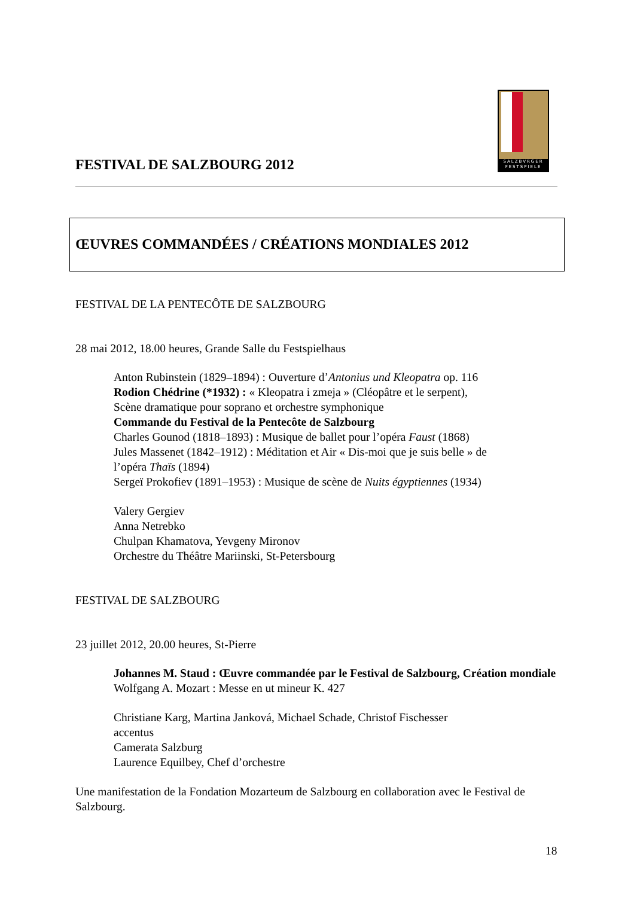SALZBVRGER
FESTSPIELE
FESTIVAL DE SALZBOURG 2012
ŒUVRES COMMANDÉES / CRÉATIONS MONDIALES 2012
FESTIVAL DE LA PENTECÔTE DE SALZBOURG
28 mai 2012, 18.00 heures, Grande Salle du Festspielhaus
Anton Rubinstein (1829–1894) : Ouverture d’Antonius und Kleopatra op. 116
Rodion Chédrine (*1932) : « Kleopatra i zmeja » (Cléopâtre et le serpent),
Scène dramatique pour soprano et orchestre symphonique
Commande du Festival de la Pentecôte de Salzbourg
Charles Gounod (1818–1893) : Musique de ballet pour l’opéra Faust (1868)
Jules Massenet (1842–1912) : Méditation et Air « Dis-moi que je suis belle » de
l’opéra Thaïs (1894)
Sergeï Prokofiev (1891–1953) : Musique de scène de Nuits égyptiennes (1934)
Valery Gergiev
Anna Netrebko
Chulpan Khamatova, Yevgeny Mironov
Orchestre du Théâtre Mariinski, St-Petersbourg
FESTIVAL DE SALZBOURG
23 juillet 2012, 20.00 heures, St-Pierre
Johannes M. Staud : Œuvre commandée par le Festival de Salzbourg, Création mondiale
Wolfgang A. Mozart : Messe en ut mineur K. 427
Christiane Karg, Martina Janková, Michael Schade, Christof Fischesser
accentus
Camerata Salzburg
Laurence Equilbey, Chef d’orchestre
Une manifestation de la Fondation Mozarteum de Salzbourg en collaboration avec le Festival de Salzbourg.
18